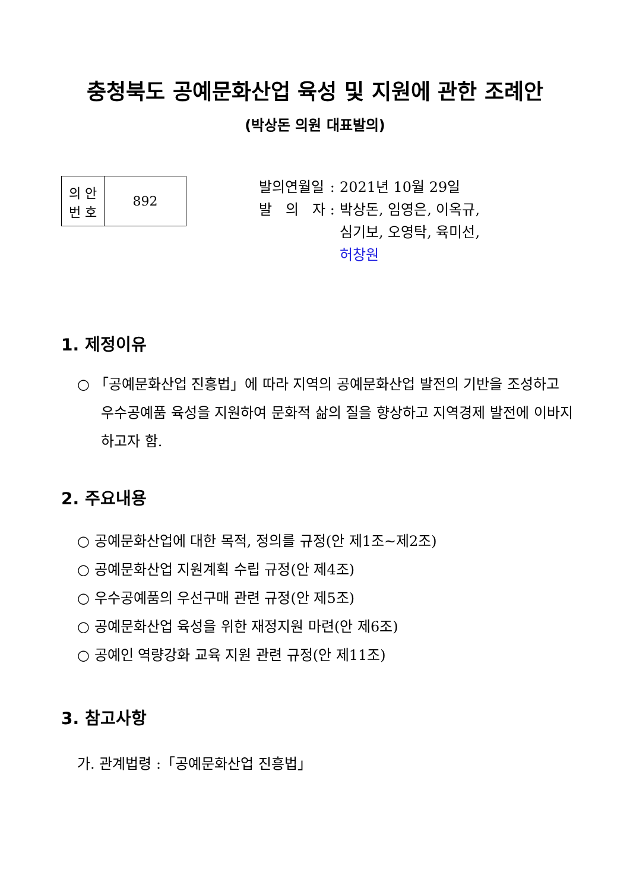충청북도 공예문화산업 육성 및 지원에 관한 조례안
(박상돈 의원 대표발의)
| 의 안 번 호 | 892 |
| 발의연월일 | : | 2021년 10월 29일 |
| 발 의 자 | : | 박상돈, 임영은, 이옥규, 심기보, 오영탁, 육미선, 허창원 |
1. 제정이유
○ 「공예문화산업 진흥법」에 따라 지역의 공예문화산업 발전의 기반을 조성하고 우수공예품 육성을 지원하여 문화적 삶의 질을 향상하고 지역경제 발전에 이바지하고자 함.
2. 주요내용
○ 공예문화산업에 대한 목적, 정의를 규정(안 제1조~제2조)
○ 공예문화산업 지원계획 수립 규정(안 제4조)
○ 우수공예품의 우선구매 관련 규정(안 제5조)
○ 공예문화산업 육성을 위한 재정지원 마련(안 제6조)
○ 공예인 역량강화 교육 지원 관련 규정(안 제11조)
3. 참고사항
가. 관계법령 :「공예문화산업 진흥법」